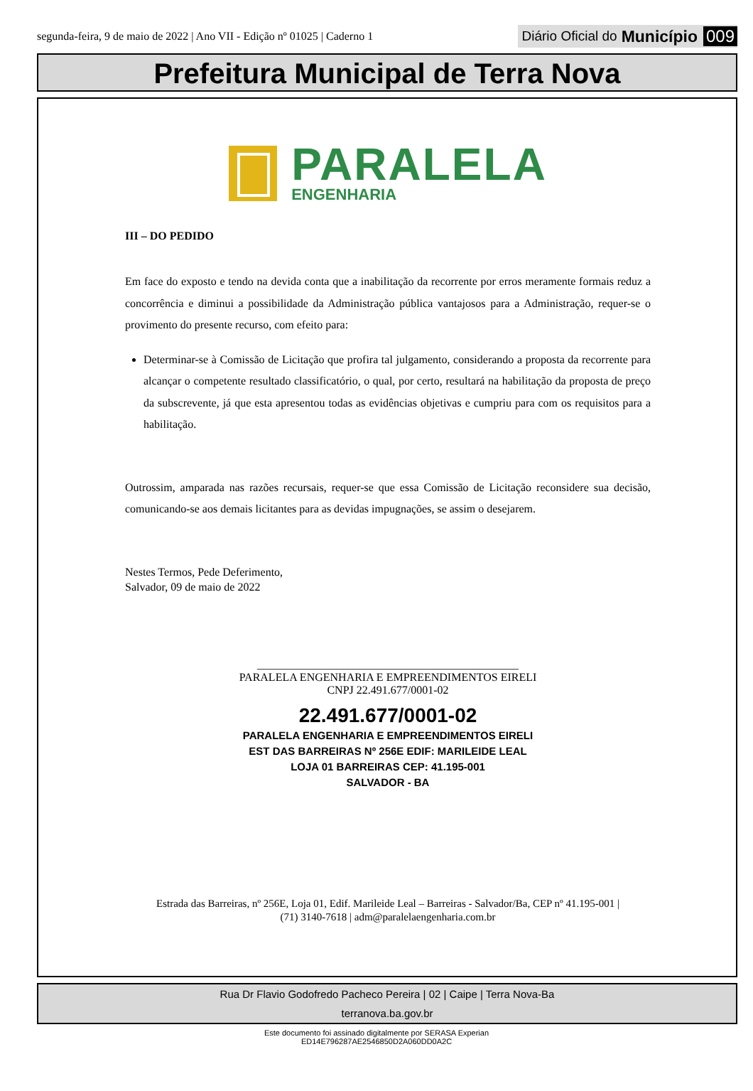segunda-feira, 9 de maio de 2022 | Ano VII - Edição nº 01025 | Caderno 1
Diário Oficial do Município 009
Prefeitura Municipal de Terra Nova
PARALELA
ENGENHARIA
III – DO PEDIDO
Em face do exposto e tendo na devida conta que a inabilitação da recorrente por erros meramente formais reduz a concorrência e diminui a possibilidade da Administração pública vantajosos para a Administração, requer-se o provimento do presente recurso, com efeito para:
Determinar-se à Comissão de Licitação que profira tal julgamento, considerando a proposta da recorrente para alcançar o competente resultado classificatório, o qual, por certo, resultará na habilitação da proposta de preço da subscrevente, já que esta apresentou todas as evidências objetivas e cumpriu para com os requisitos para a habilitação.
Outrossim, amparada nas razões recursais, requer-se que essa Comissão de Licitação reconsidere sua decisão, comunicando-se aos demais licitantes para as devidas impugnações, se assim o desejarem.
Nestes Termos, Pede Deferimento,
Salvador, 09 de maio de 2022
______________________________________________
PARALELA ENGENHARIA E EMPREENDIMENTOS EIRELI
CNPJ 22.491.677/0001-02
22.491.677/0001-02
PARALELA ENGENHARIA E EMPREENDIMENTOS EIRELI
EST DAS BARREIRAS Nº 256E EDIF: MARILEIDE LEAL
LOJA 01 BARREIRAS CEP: 41.195-001
SALVADOR - BA
Estrada das Barreiras, nº 256E, Loja 01, Edif. Marileide Leal – Barreiras - Salvador/Ba, CEP nº 41.195-001 |
(71) 3140-7618 | adm@paralelaengenharia.com.br
Rua Dr Flavio Godofredo Pacheco Pereira | 02 | Caipe | Terra Nova-Ba
terranova.ba.gov.br
Este documento foi assinado digitalmente por SERASA Experian
ED14E796287AE2546850D2A060DD0A2C